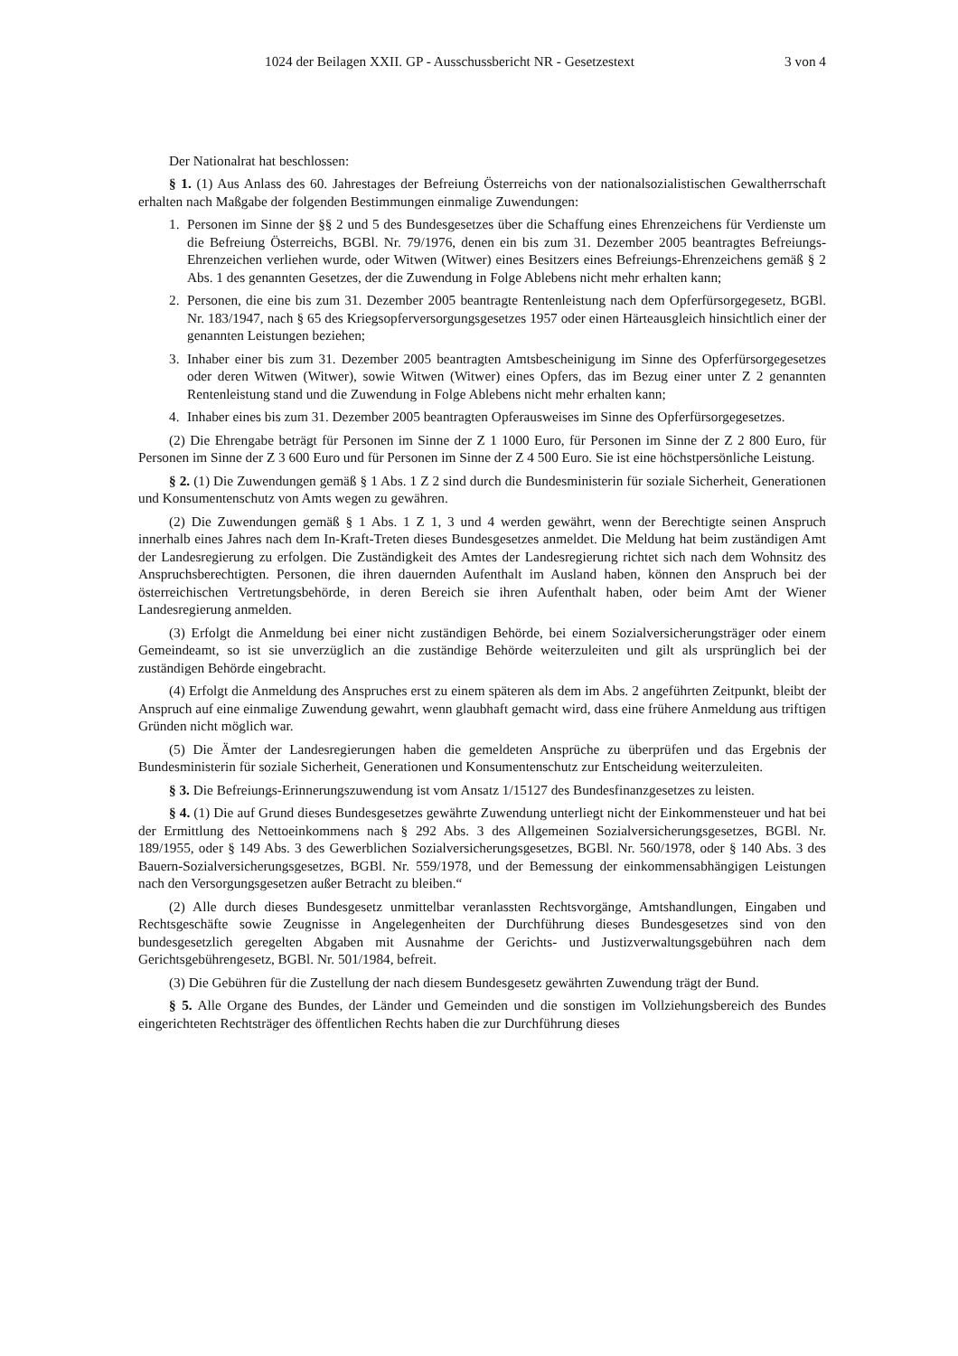1024 der Beilagen XXII. GP - Ausschussbericht NR - Gesetzestext 3 von 4
Der Nationalrat hat beschlossen:
§ 1. (1) Aus Anlass des 60. Jahrestages der Befreiung Österreichs von der nationalsozialistischen Gewaltherrschaft erhalten nach Maßgabe der folgenden Bestimmungen einmalige Zuwendungen:
1. Personen im Sinne der §§ 2 und 5 des Bundesgesetzes über die Schaffung eines Ehrenzeichens für Verdienste um die Befreiung Österreichs, BGBl. Nr. 79/1976, denen ein bis zum 31. Dezember 2005 beantragtes Befreiungs-Ehrenzeichen verliehen wurde, oder Witwen (Witwer) eines Besitzers eines Befreiungs-Ehrenzeichens gemäß § 2 Abs. 1 des genannten Gesetzes, der die Zuwendung in Folge Ablebens nicht mehr erhalten kann;
2. Personen, die eine bis zum 31. Dezember 2005 beantragte Rentenleistung nach dem Opferfürsorgegesetz, BGBl. Nr. 183/1947, nach § 65 des Kriegsopferversorgungsgesetzes 1957 oder einen Härteausgleich hinsichtlich einer der genannten Leistungen beziehen;
3. Inhaber einer bis zum 31. Dezember 2005 beantragten Amtsbescheinigung im Sinne des Opferfürsorgegesetzes oder deren Witwen (Witwer), sowie Witwen (Witwer) eines Opfers, das im Bezug einer unter Z 2 genannten Rentenleistung stand und die Zuwendung in Folge Ablebens nicht mehr erhalten kann;
4. Inhaber eines bis zum 31. Dezember 2005 beantragten Opferausweises im Sinne des Opferfürsorgegesetzes.
(2) Die Ehrengabe beträgt für Personen im Sinne der Z 1 1000 Euro, für Personen im Sinne der Z 2 800 Euro, für Personen im Sinne der Z 3 600 Euro und für Personen im Sinne der Z 4 500 Euro. Sie ist eine höchstpersönliche Leistung.
§ 2. (1) Die Zuwendungen gemäß § 1 Abs. 1 Z 2 sind durch die Bundesministerin für soziale Sicherheit, Generationen und Konsumentenschutz von Amts wegen zu gewähren.
(2) Die Zuwendungen gemäß § 1 Abs. 1 Z 1, 3 und 4 werden gewährt, wenn der Berechtigte seinen Anspruch innerhalb eines Jahres nach dem In-Kraft-Treten dieses Bundesgesetzes anmeldet. Die Meldung hat beim zuständigen Amt der Landesregierung zu erfolgen. Die Zuständigkeit des Amtes der Landesregierung richtet sich nach dem Wohnsitz des Anspruchsberechtigten. Personen, die ihren dauernden Aufenthalt im Ausland haben, können den Anspruch bei der österreichischen Vertretungsbehörde, in deren Bereich sie ihren Aufenthalt haben, oder beim Amt der Wiener Landesregierung anmelden.
(3) Erfolgt die Anmeldung bei einer nicht zuständigen Behörde, bei einem Sozialversicherungsträger oder einem Gemeindeamt, so ist sie unverzüglich an die zuständige Behörde weiterzuleiten und gilt als ursprünglich bei der zuständigen Behörde eingebracht.
(4) Erfolgt die Anmeldung des Anspruches erst zu einem späteren als dem im Abs. 2 angeführten Zeitpunkt, bleibt der Anspruch auf eine einmalige Zuwendung gewahrt, wenn glaubhaft gemacht wird, dass eine frühere Anmeldung aus triftigen Gründen nicht möglich war.
(5) Die Ämter der Landesregierungen haben die gemeldeten Ansprüche zu überprüfen und das Ergebnis der Bundesministerin für soziale Sicherheit, Generationen und Konsumentenschutz zur Entscheidung weiterzuleiten.
§ 3. Die Befreiungs-Erinnerungszuwendung ist vom Ansatz 1/15127 des Bundesfinanzgesetzes zu leisten.
§ 4. (1) Die auf Grund dieses Bundesgesetzes gewährte Zuwendung unterliegt nicht der Einkommensteuer und hat bei der Ermittlung des Nettoeinkommens nach § 292 Abs. 3 des Allgemeinen Sozialversicherungsgesetzes, BGBl. Nr. 189/1955, oder § 149 Abs. 3 des Gewerblichen Sozialversicherungsgesetzes, BGBl. Nr. 560/1978, oder § 140 Abs. 3 des Bauern-Sozialversicherungsgesetzes, BGBl. Nr. 559/1978, und der Bemessung der einkommensabhängigen Leistungen nach den Versorgungsgesetzen außer Betracht zu bleiben.“
(2) Alle durch dieses Bundesgesetz unmittelbar veranlassten Rechtsvorgänge, Amtshandlungen, Eingaben und Rechtsgeschäfte sowie Zeugnisse in Angelegenheiten der Durchführung dieses Bundesgesetzes sind von den bundesgesetzlich geregelten Abgaben mit Ausnahme der Gerichts- und Justizverwaltungsgebühren nach dem Gerichtsgebührengesetz, BGBl. Nr. 501/1984, befreit.
(3) Die Gebühren für die Zustellung der nach diesem Bundesgesetz gewährten Zuwendung trägt der Bund.
§ 5. Alle Organe des Bundes, der Länder und Gemeinden und die sonstigen im Vollziehungsbereich des Bundes eingerichteten Rechtsträger des öffentlichen Rechts haben die zur Durchführung dieses